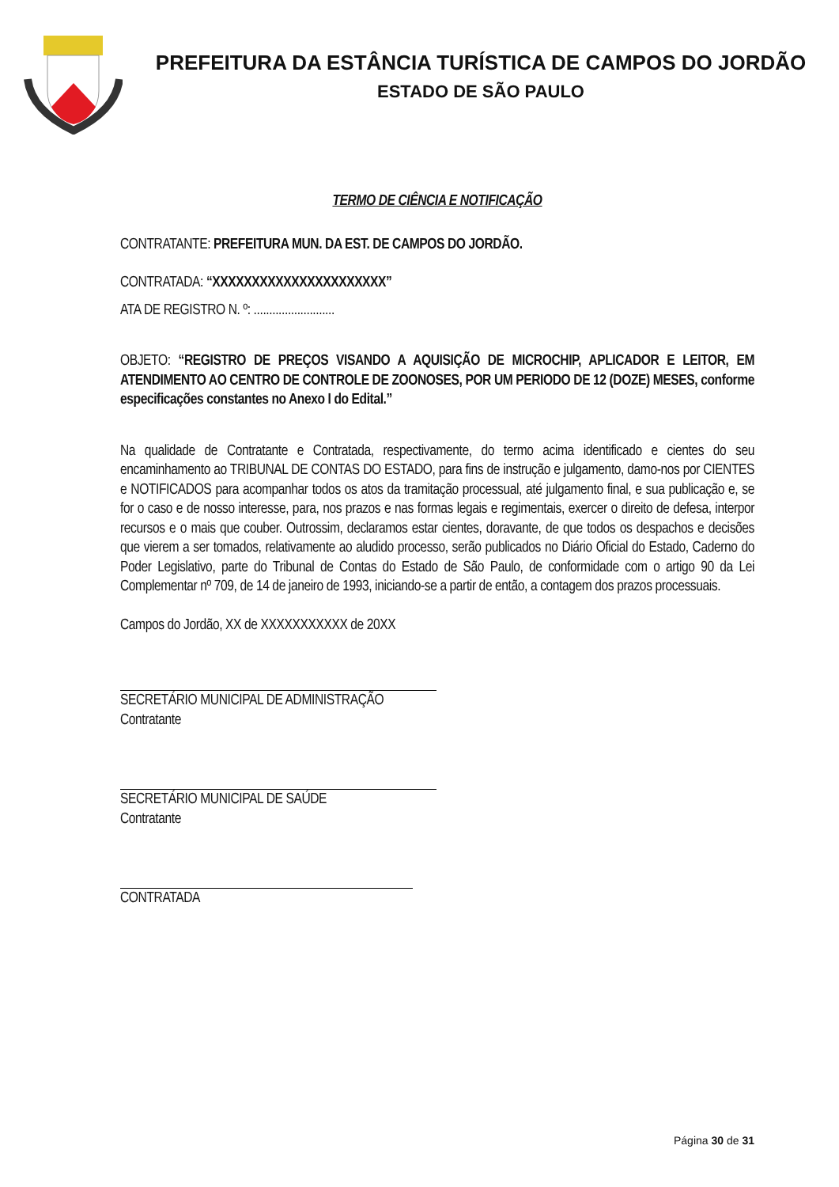PREFEITURA DA ESTÂNCIA TURÍSTICA DE CAMPOS DO JORDÃO
ESTADO DE SÃO PAULO
TERMO DE CIÊNCIA E NOTIFICAÇÃO
CONTRATANTE: PREFEITURA MUN. DA EST. DE CAMPOS DO JORDÃO.
CONTRATADA: “XXXXXXXXXXXXXXXXXXXXXX”
ATA DE REGISTRO N. º: ..........................
OBJETO: “REGISTRO DE PREÇOS VISANDO A AQUISIÇÃO DE MICROCHIP, APLICADOR E LEITOR, EM ATENDIMENTO AO CENTRO DE CONTROLE DE ZOONOSES, POR UM PERIODO DE 12 (DOZE) MESES, conforme especificações constantes no Anexo I do Edital.”
Na qualidade de Contratante e Contratada, respectivamente, do termo acima identificado e cientes do seu encaminhamento ao TRIBUNAL DE CONTAS DO ESTADO, para fins de instrução e julgamento, damo-nos por CIENTES e NOTIFICADOS para acompanhar todos os atos da tramitação processual, até julgamento final, e sua publicação e, se for o caso e de nosso interesse, para, nos prazos e nas formas legais e regimentais, exercer o direito de defesa, interpor recursos e o mais que couber. Outrossim, declaramos estar cientes, doravante, de que todos os despachos e decisões que vierem a ser tomados, relativamente ao aludido processo, serão publicados no Diário Oficial do Estado, Caderno do Poder Legislativo, parte do Tribunal de Contas do Estado de São Paulo, de conformidade com o artigo 90 da Lei Complementar nº 709, de 14 de janeiro de 1993, iniciando-se a partir de então, a contagem dos prazos processuais.
Campos do Jordão, XX de XXXXXXXXXXX de 20XX
SECRETÁRIO MUNICIPAL DE ADMINISTRAÇÃO
Contratante
SECRETÁRIO MUNICIPAL DE SAÚDE
Contratante
CONTRATADA
Página 30 de 31